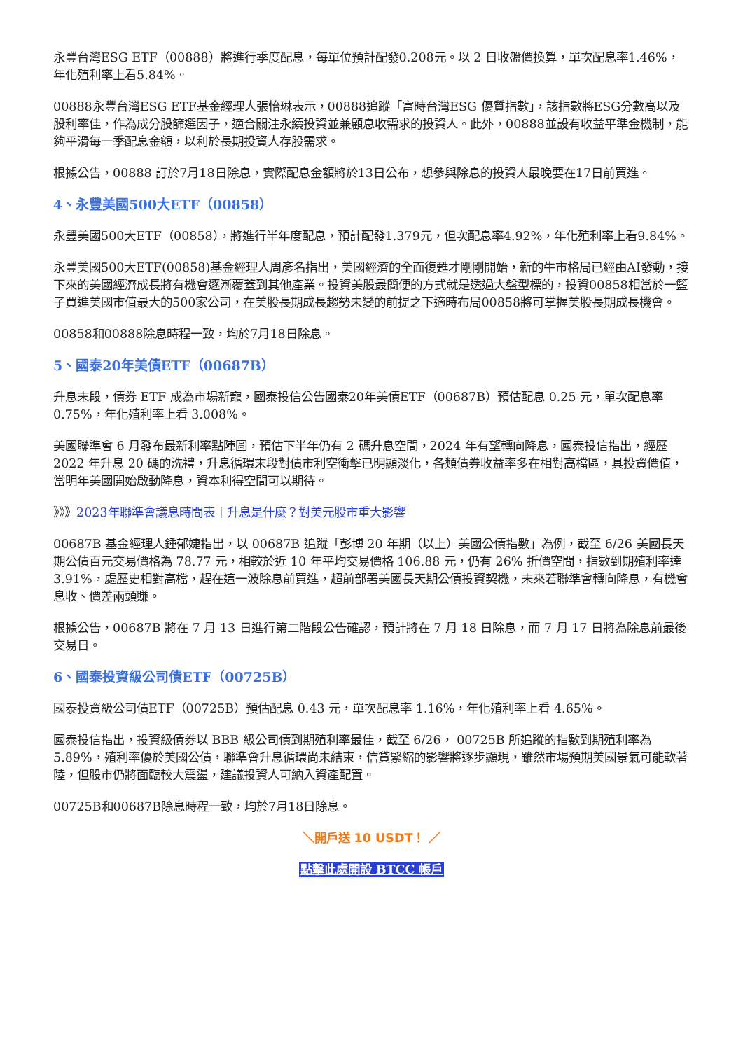永豐台灣ESG ETF（00888）將進行季度配息，每單位預計配發0.208元。以 2 日收盤價換算，單次配息率1.46%，年化殖利率上看5.84%。
00888永豐台灣ESG ETF基金經理人張怡琳表示，00888追蹤「富時台灣ESG 優質指數」，該指數將ESG分數高以及股利率佳，作為成分股篩選因子，適合關注永續投資並兼顧息收需求的投資人。此外，00888並設有收益平準金機制，能夠平滑每一季配息金額，以利於長期投資人存股需求。
根據公告，00888 訂於7月18日除息，實際配息金額將於13日公布，想參與除息的投資人最晚要在17日前買進。
4、永豐美國500大ETF（00858）
永豐美國500大ETF（00858），將進行半年度配息，預計配發1.379元，但次配息率4.92%，年化殖利率上看9.84%。
永豐美國500大ETF(00858)基金經理人周彥名指出，美國經濟的全面復甦才剛剛開始，新的牛市格局已經由AI發動，接下來的美國經濟成長將有機會逐漸覆蓋到其他產業。投資美股最簡便的方式就是透過大盤型標的，投資00858相當於一籃子買進美國市值最大的500家公司，在美股長期成長趨勢未變的前提之下適時布局00858將可掌握美股長期成長機會。
00858和00888除息時程一致，均於7月18日除息。
5、國泰20年美債ETF（00687B）
升息末段，債券 ETF 成為市場新寵，國泰投信公告國泰20年美債ETF（00687B）預估配息 0.25 元，單次配息率 0.75%，年化殖利率上看 3.008%。
美國聯準會 6 月發布最新利率點陣圖，預估下半年仍有 2 碼升息空間，2024 年有望轉向降息，國泰投信指出，經歷 2022 年升息 20 碼的洗禮，升息循環末段對債市利空衝擊已明顯淡化，各類債券收益率多在相對高檔區，具投資價值，當明年美國開始啟動降息，資本利得空間可以期待。
》》》2023年聯準會議息時間表丨升息是什麼？對美元股市重大影響
00687B 基金經理人鍾郁婕指出，以 00687B 追蹤「彭博 20 年期（以上）美國公債指數」為例，截至 6/26 美國長天期公債百元交易價格為 78.77 元，相較於近 10 年平均交易價格 106.88 元，仍有 26% 折價空間，指數到期殖利率達 3.91%，處歷史相對高檔，趕在這一波除息前買進，超前部署美國長天期公債投資契機，未來若聯準會轉向降息，有機會息收、價差兩頭賺。
根據公告，00687B 將在 7 月 13 日進行第二階段公告確認，預計將在 7 月 18 日除息，而 7 月 17 日將為除息前最後交易日。
6、國泰投資級公司債ETF（00725B）
國泰投資級公司債ETF（00725B）預估配息 0.43 元，單次配息率 1.16%，年化殖利率上看 4.65%。
國泰投信指出，投資級債券以 BBB 級公司債到期殖利率最佳，截至 6/26， 00725B 所追蹤的指數到期殖利率為 5.89%，殖利率優於美國公債，聯準會升息循環尚未結束，信貸緊縮的影響將逐步顯現，雖然市場預期美國景氣可能軟著陸，但股市仍將面臨較大震盪，建議投資人可納入資產配置。
00725B和00687B除息時程一致，均於7月18日除息。
＼開戶送 10 USDT！ ／
點擊此處開設 BTCC 帳戶